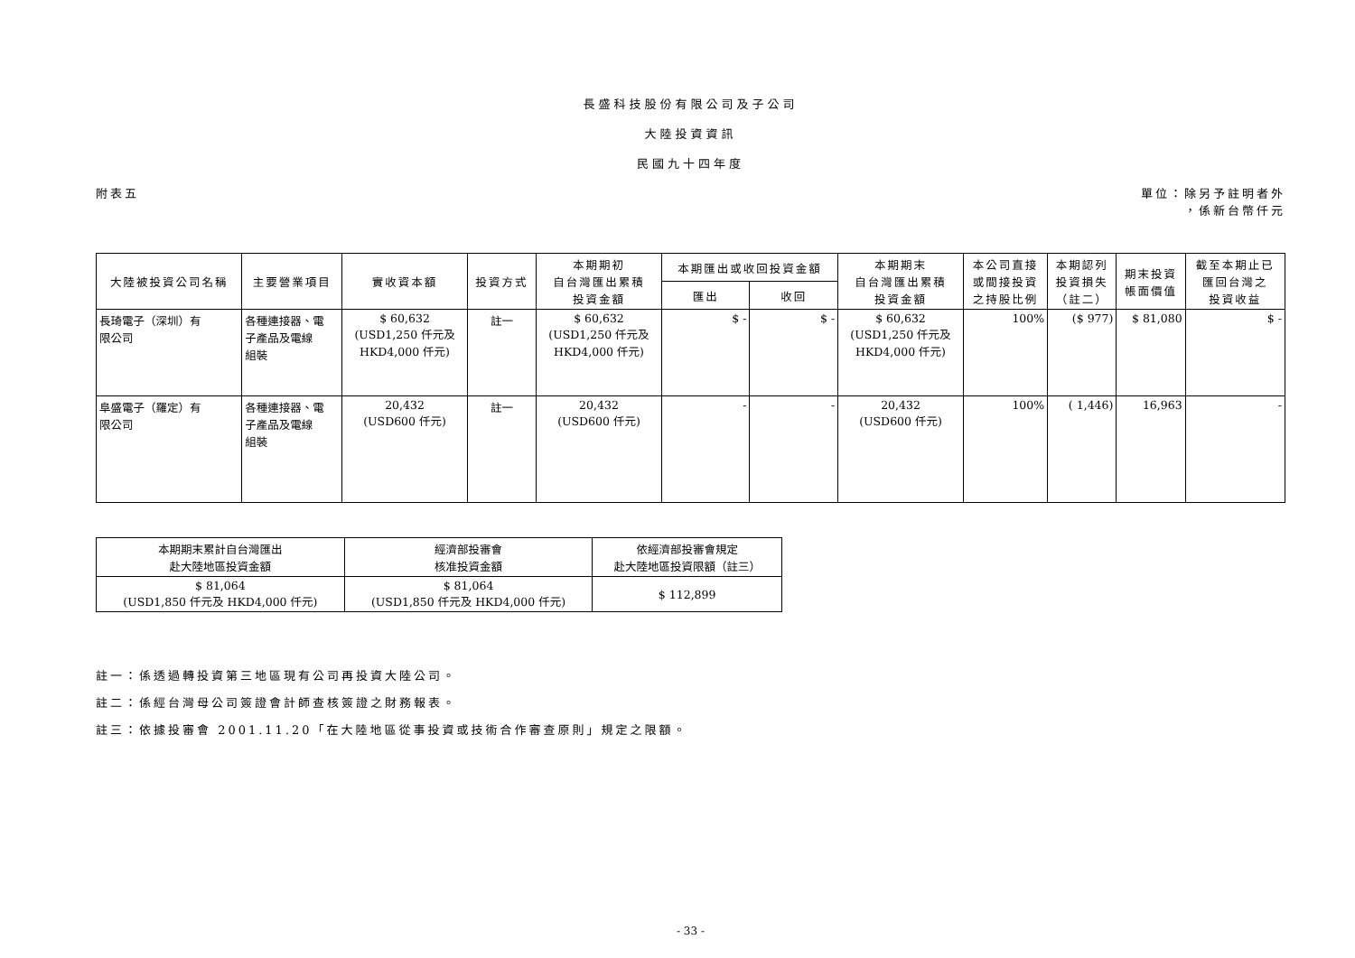長盛科技股份有限公司及子公司
大陸投資資訊
民國九十四年度
附表五 單位：除另予註明者外
，係新台幣仟元
| 大陸被投資公司名稱 | 主要營業項目 | 實收資本額 | 投資方式 | 本期期初 自台灣匯出累積 投資金額 | 本期匯出或收回投資金額 | | 本期期末 自台灣匯出累積 投資金額 | 本公司直接 或間接投資 之持股比例 | 本期認列 投資損失 （註二） | 期末投資 帳面價值 | 截至本期止已 匯回台灣之 投資收益 |
| --- | --- | --- | --- | --- | --- | --- | --- | --- | --- | --- | --- |
| | | | | | 匯出 | 收回 | | | | | |
| 長琦電子（深圳）有 限公司 | 各種連接器、電 子產品及電線 組裝 | $ 60,632 (USD1,250 仟元及 HKD4,000 仟元) | 註一 | $ 60,632 (USD1,250 仟元及 HKD4,000 仟元) | $ - | $ - | $ 60,632 (USD1,250 仟元及 HKD4,000 仟元) | 100% | ($ 977) | $ 81,080 | $ - |
| 阜盛電子（羅定）有 限公司 | 各種連接器、電 子產品及電線 組裝 | 20,432 (USD600 仟元) | 註一 | 20,432 (USD600 仟元) | - | - | 20,432 (USD600 仟元) | 100% | ( 1,446) | 16,963 | - |
| 本期期末累計自台灣匯出 赴大陸地區投資金額 | 經濟部投審會 核准投資金額 | 依經濟部投審會規定 赴大陸地區投資限額（註三） |
| --- | --- | --- |
| $ 81,064 (USD1,850 仟元及 HKD4,000 仟元) | $ 81,064 (USD1,850 仟元及 HKD4,000 仟元) | $ 112,899 |
註一：係透過轉投資第三地區現有公司再投資大陸公司。
註二：係經台灣母公司簽證會計師查核簽證之財務報表。
註三：依據投審會 2001.11.20「在大陸地區從事投資或技術合作審查原則」規定之限額。
- 33 -